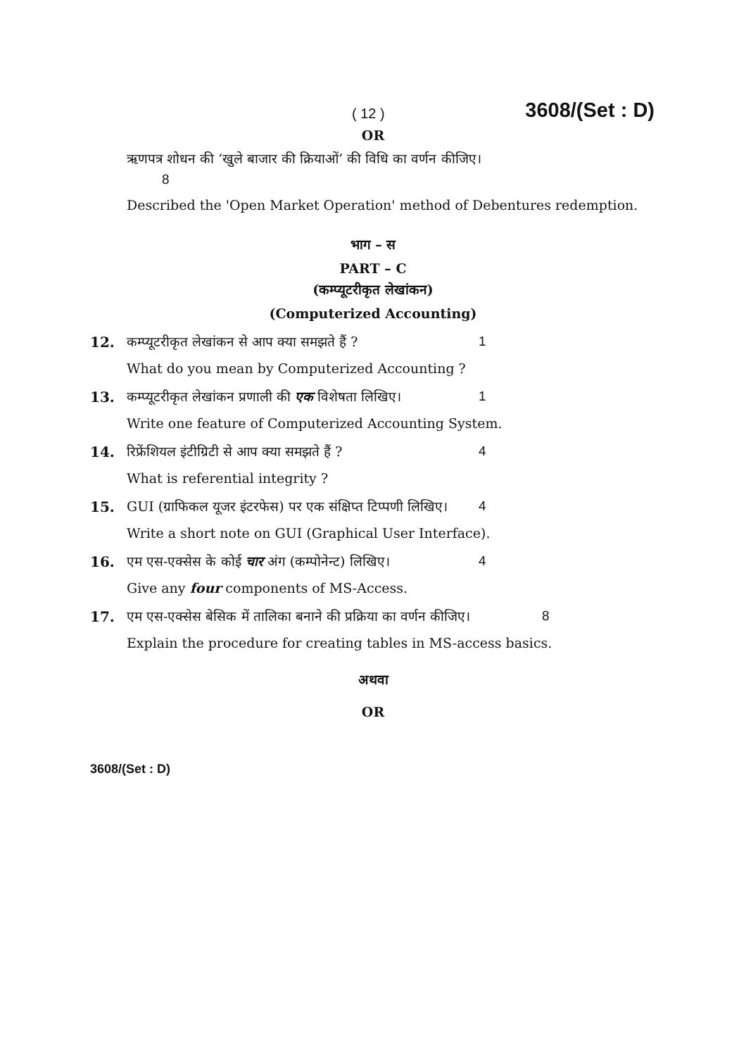( 12 ) 3608/(Set : D)
OR
ऋणपत्र शोधन की ‘खुले बाजार की क्रियाओं’ की विधि का वर्णन कीजिए।
8
Described the 'Open Market Operation' method of Debentures redemption.
भाग – स
PART – C
(कम्प्यूटरीकृत लेखांकन)
(Computerized Accounting)
12. कम्प्यूटरीकृत लेखांकन से आप क्या समझते हैं ? 1
What do you mean by Computerized Accounting ?
13. कम्प्यूटरीकृत लेखांकन प्रणाली की एक विशेषता लिखिए। 1
Write one feature of Computerized Accounting System.
14. रिफ्रेंशियल इंटीग्रिटी से आप क्या समझते हैं ? 4
What is referential integrity ?
15. GUI (ग्राफिकल यूजर इंटरफेस) पर एक संक्षिप्त टिप्पणी लिखिए। 4
Write a short note on GUI (Graphical User Interface).
16. एम एस-एक्सेस के कोई चार अंग (कम्पोनेन्ट) लिखिए। 4
Give any four components of MS-Access.
17. एम एस-एक्सेस बेसिक में तालिका बनाने की प्रक्रिया का वर्णन कीजिए। 8
Explain the procedure for creating tables in MS-access basics.
अथवा
OR
3608/(Set : D)